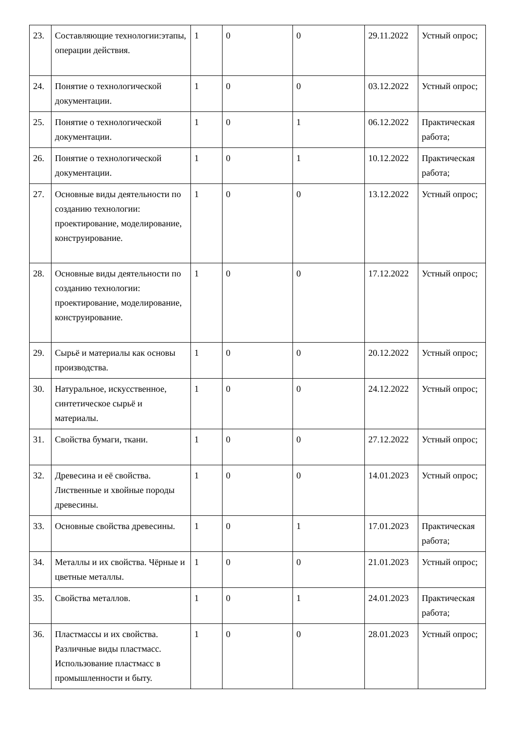| 23. | Составляющие технологии:этапы, операции действия. | 1 | 0 | 0 | 29.11.2022 | Устный опрос; |
| 24. | Понятие о технологической документации. | 1 | 0 | 0 | 03.12.2022 | Устный опрос; |
| 25. | Понятие о технологической документации. | 1 | 0 | 1 | 06.12.2022 | Практическая работа; |
| 26. | Понятие о технологической документации. | 1 | 0 | 1 | 10.12.2022 | Практическая работа; |
| 27. | Основные виды деятельности по созданию технологии: проектирование, моделирование, конструирование. | 1 | 0 | 0 | 13.12.2022 | Устный опрос; |
| 28. | Основные виды деятельности по созданию технологии: проектирование, моделирование, конструирование. | 1 | 0 | 0 | 17.12.2022 | Устный опрос; |
| 29. | Сырьё и материалы как основы производства. | 1 | 0 | 0 | 20.12.2022 | Устный опрос; |
| 30. | Натуральное, искусственное, синтетическое сырьё и материалы. | 1 | 0 | 0 | 24.12.2022 | Устный опрос; |
| 31. | Свойства бумаги, ткани. | 1 | 0 | 0 | 27.12.2022 | Устный опрос; |
| 32. | Древесина и её свойства. Лиственные и хвойные породы древесины. | 1 | 0 | 0 | 14.01.2023 | Устный опрос; |
| 33. | Основные свойства древесины. | 1 | 0 | 1 | 17.01.2023 | Практическая работа; |
| 34. | Металлы и их свойства. Чёрные и цветные металлы. | 1 | 0 | 0 | 21.01.2023 | Устный опрос; |
| 35. | Свойства металлов. | 1 | 0 | 1 | 24.01.2023 | Практическая работа; |
| 36. | Пластмассы и их свойства. Различные виды пластмасс. Использование пластмасс в промышленности и быту. | 1 | 0 | 0 | 28.01.2023 | Устный опрос; |